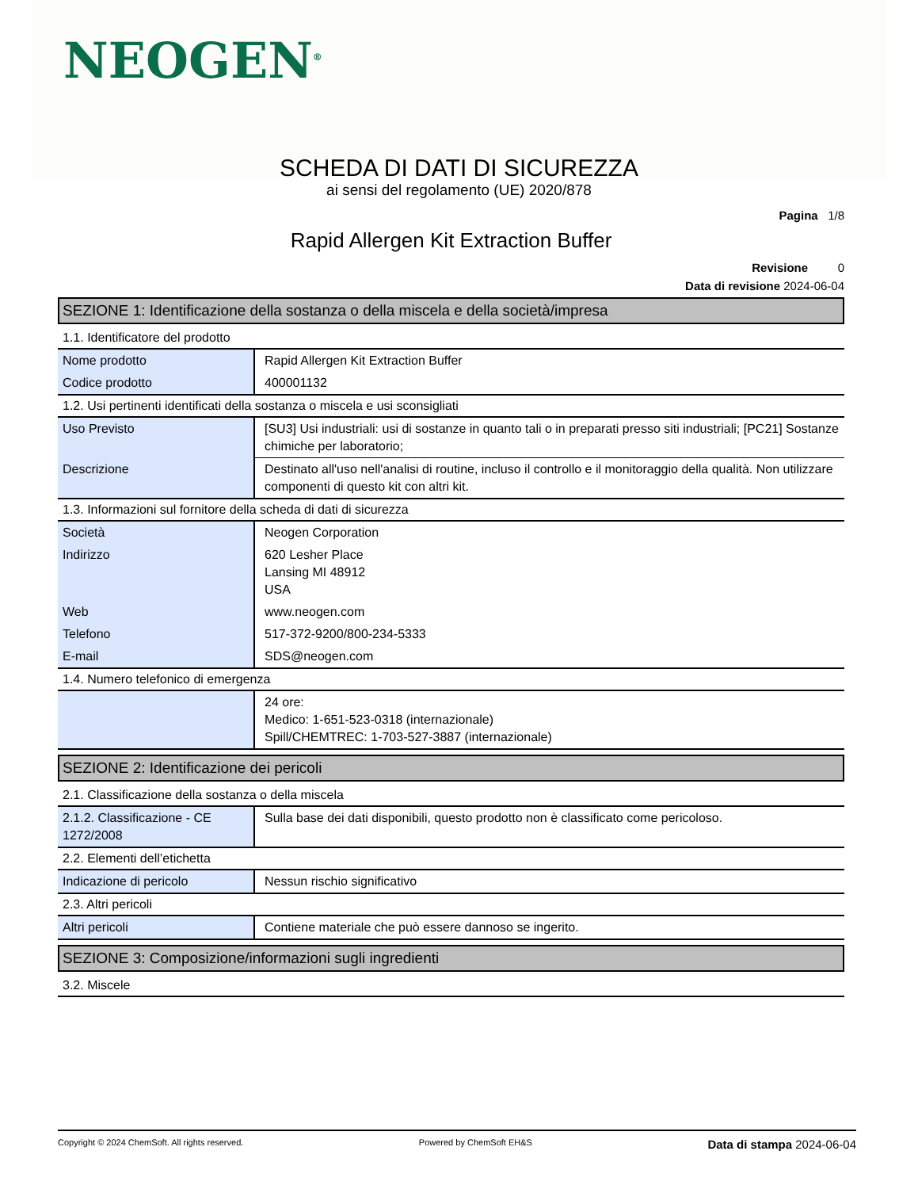NEOGEN<sup>®</sup>
SCHEDA DI DATI DI SICUREZZA
ai sensi del regolamento (UE) 2020/878
Pagina 1/8
Rapid Allergen Kit Extraction Buffer
Revisione 0
Data di revisione 2024-06-04
SEZIONE 1: Identificazione della sostanza o della miscela e della società/impresa
1.1. Identificatore del prodotto
| Nome prodotto | Rapid Allergen Kit Extraction Buffer |
| Codice prodotto | 400001132 |
1.2. Usi pertinenti identificati della sostanza o miscela e usi sconsigliati
| Uso Previsto | [SU3] Usi industriali: usi di sostanze in quanto tali o in preparati presso siti industriali; [PC21] Sostanze chimiche per laboratorio; |
| Descrizione | Destinato all'uso nell'analisi di routine, incluso il controllo e il monitoraggio della qualità. Non utilizzare componenti di questo kit con altri kit. |
1.3. Informazioni sul fornitore della scheda di dati di sicurezza
| Società | Neogen Corporation |
| Indirizzo | 620 Lesher Place Lansing MI 48912 USA |
| Web | www.neogen.com |
| Telefono | 517-372-9200/800-234-5333 |
| E-mail | SDS@neogen.com |
1.4. Numero telefonico di emergenza
| | 24 ore: Medico: 1-651-523-0318 (internazionale) Spill/CHEMTREC: 1-703-527-3887 (internazionale) |
SEZIONE 2: Identificazione dei pericoli
2.1. Classificazione della sostanza o della miscela
| 2.1.2. Classificazione - CE 1272/2008 | Sulla base dei dati disponibili, questo prodotto non è classificato come pericoloso. |
2.2. Elementi dell’etichetta
| Indicazione di pericolo | Nessun rischio significativo |
2.3. Altri pericoli
| Altri pericoli | Contiene materiale che può essere dannoso se ingerito. |
SEZIONE 3: Composizione/informazioni sugli ingredienti
3.2. Miscele
Copyright © 2024 ChemSoft. All rights reserved. Powered by ChemSoft EH&S Data di stampa 2024-06-04